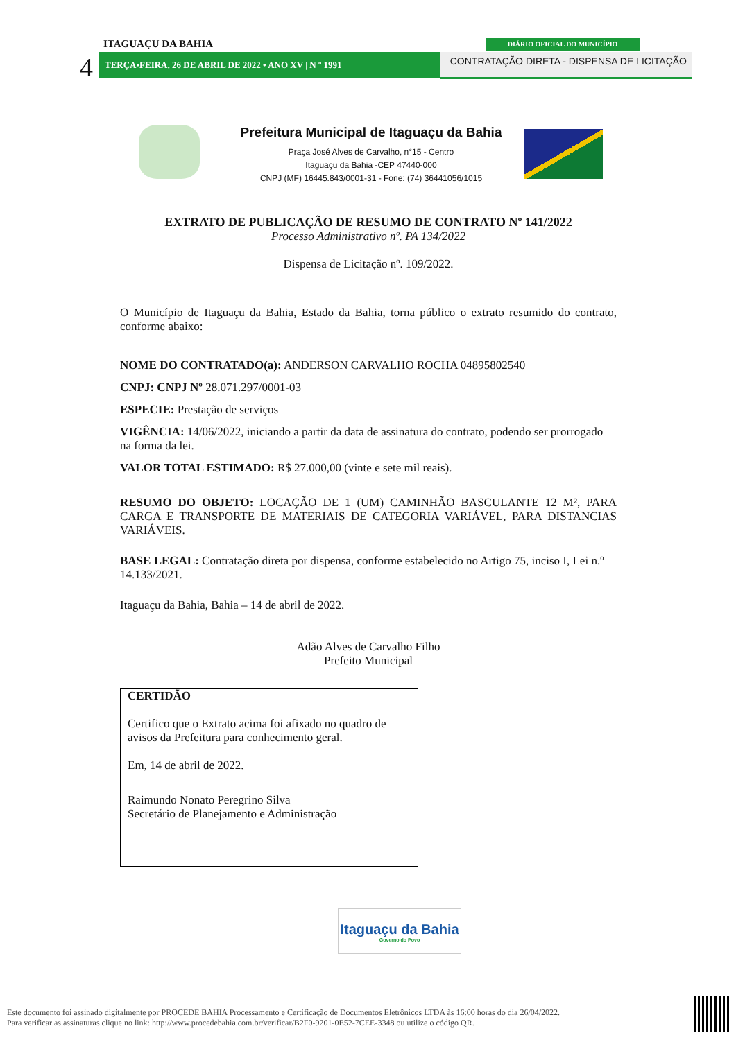ITAGUAÇU DA BAHIA
4 TERÇA•FEIRA, 26 DE ABRIL DE 2022 • ANO XV | N º 1991
DIÁRIO OFICIAL DO MUNICÍPIO
CONTRATAÇÃO DIRETA - DISPENSA DE LICITAÇÃO
Prefeitura Municipal de Itaguaçu da Bahia
Praça José Alves de Carvalho, n°15 - Centro
Itaguaçu da Bahia -CEP 47440-000
CNPJ (MF) 16445.843/0001-31 - Fone: (74) 36441056/1015
EXTRATO DE PUBLICAÇÃO DE RESUMO DE CONTRATO Nº 141/2022
Processo Administrativo nº. PA 134/2022
Dispensa de Licitação nº. 109/2022.
O Município de Itaguaçu da Bahia, Estado da Bahia, torna público o extrato resumido do contrato, conforme abaixo:
NOME DO CONTRATADO(a): ANDERSON CARVALHO ROCHA 04895802540
CNPJ: CNPJ Nº 28.071.297/0001-03
ESPECIE: Prestação de serviços
VIGÊNCIA: 14/06/2022, iniciando a partir da data de assinatura do contrato, podendo ser prorrogado na forma da lei.
VALOR TOTAL ESTIMADO: R$ 27.000,00 (vinte e sete mil reais).
RESUMO DO OBJETO: LOCAÇÃO DE 1 (UM) CAMINHÃO BASCULANTE 12 M², PARA CARGA E TRANSPORTE DE MATERIAIS DE CATEGORIA VARIÁVEL, PARA DISTANCIAS VARIÁVEIS.
BASE LEGAL: Contratação direta por dispensa, conforme estabelecido no Artigo 75, inciso I, Lei n.º 14.133/2021.
Itaguaçu da Bahia, Bahia – 14 de abril de 2022.
Adão Alves de Carvalho Filho
Prefeito Municipal
CERTIDÃO
Certifico que o Extrato acima foi afixado no quadro de avisos da Prefeitura para conhecimento geral.
Em, 14 de abril de 2022.
Raimundo Nonato Peregrino Silva
Secretário de Planejamento e Administração
Itaguaçu da Bahia
Governo do Povo
Este documento foi assinado digitalmente por PROCEDE BAHIA Processamento e Certificação de Documentos Eletrônicos LTDA às 16:00 horas do dia 26/04/2022.
Para verificar as assinaturas clique no link: http://www.procedebahia.com.br/verificar/B2F0-9201-0E52-7CEE-3348 ou utilize o código QR.